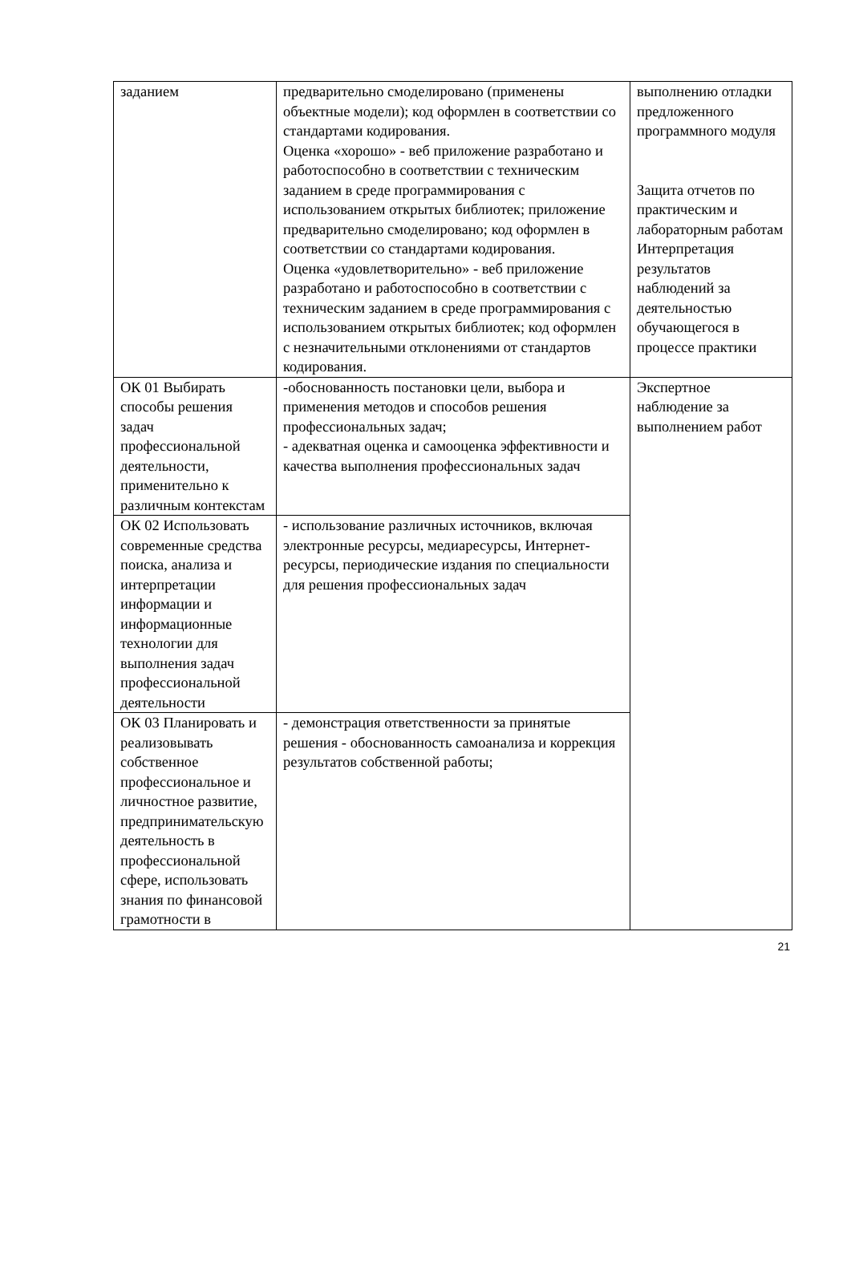| заданием | предварительно смоделировано (применены объектные модели); код оформлен в соответствии со стандартами кодирования. Оценка «хорошо» - веб приложение разработано и работоспособно в соответствии с техническим заданием в среде программирования с использованием открытых библиотек; приложение предварительно смоделировано; код оформлен в соответствии со стандартами кодирования. Оценка «удовлетворительно» - веб приложение разработано и работоспособно в соответствии с техническим заданием в среде программирования с использованием открытых библиотек; код оформлен с незначительными отклонениями от стандартов кодирования. | выполнению отладки предложенного программного модуля Защита отчетов по практическим и лабораторным работам Интерпретация результатов наблюдений за деятельностью обучающегося в процессе практики |
| ОК 01 Выбирать способы решения задач профессиональной деятельности, применительно к различным контекстам | -обоснованность постановки цели, выбора и применения методов и способов решения профессиональных задач; - адекватная оценка и самооценка эффективности и качества выполнения профессиональных задач | Экспертное наблюдение за выполнением работ |
| ОК 02 Использовать современные средства поиска, анализа и интерпретации информации и информационные технологии для выполнения задач профессиональной деятельности | - использование различных источников, включая электронные ресурсы, медиаресурсы, Интернет-ресурсы, периодические издания по специальности для решения профессиональных задач | |
| ОК 03 Планировать и реализовывать собственное профессиональное и личностное развитие, предпринимательскую деятельность в профессиональной сфере, использовать знания по финансовой грамотности в | - демонстрация ответственности за принятые решения - обоснованность самоанализа и коррекция результатов собственной работы; | |
21